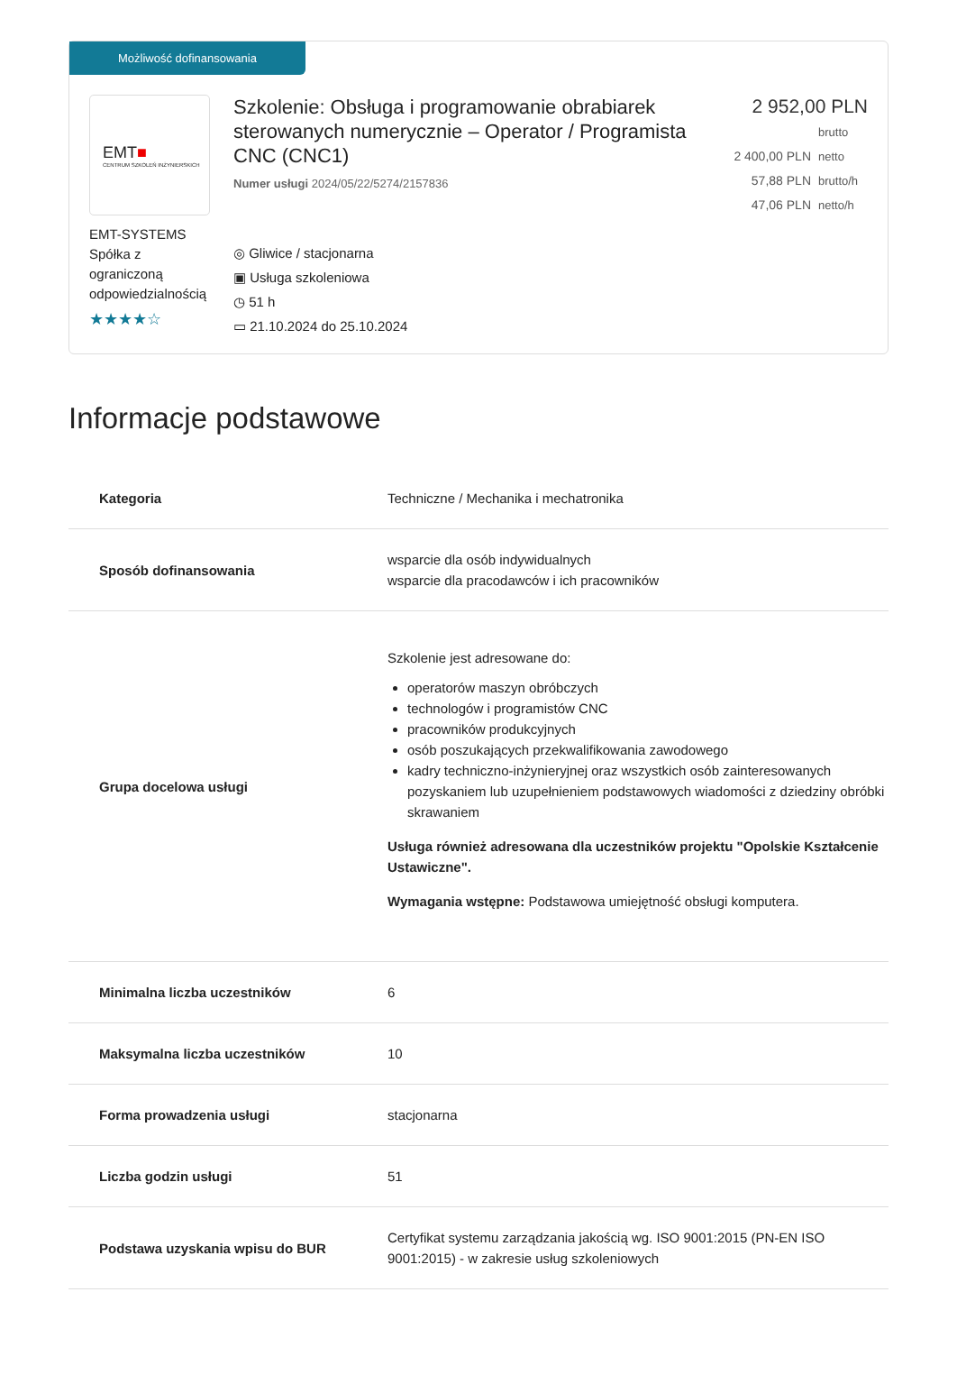Możliwość dofinansowania
EMT■
CENTRUM SZKOLEŃ INŻYNIERSKICH
EMT-SYSTEMS Spółka z ograniczoną odpowiedzialnością
★★★★☆
Szkolenie: Obsługa i programowanie obrabiarek sterowanych numerycznie – Operator / Programista CNC (CNC1)
Numer usługi 2024/05/22/5274/2157836
◎ Gliwice / stacjonarna
▣ Usługa szkoleniowa
◷ 51 h
▭ 21.10.2024 do 25.10.2024
2 952,00 PLN brutto
2 400,00 PLN netto
57,88 PLN brutto/h
47,06 PLN netto/h
Informacje podstawowe
| Kategoria | Techniczne / Mechanika i mechatronika |
| Sposób dofinansowania | wsparcie dla osób indywidualnych wsparcie dla pracodawców i ich pracowników |
| Grupa docelowa usługi | Szkolenie jest adresowane do: operatorów maszyn obróbczych technologów i programistów CNC pracowników produkcyjnych osób poszukających przekwalifikowania zawodowego kadry techniczno-inżynieryjnej oraz wszystkich osób zainteresowanych pozyskaniem lub uzupełnieniem podstawowych wiadomości z dziedziny obróbki skrawaniem Usługa również adresowana dla uczestników projektu "Opolskie Kształcenie Ustawiczne". Wymagania wstępne: Podstawowa umiejętność obsługi komputera. |
| Minimalna liczba uczestników | 6 |
| Maksymalna liczba uczestników | 10 |
| Forma prowadzenia usługi | stacjonarna |
| Liczba godzin usługi | 51 |
| Podstawa uzyskania wpisu do BUR | Certyfikat systemu zarządzania jakością wg. ISO 9001:2015 (PN-EN ISO 9001:2015) - w zakresie usług szkoleniowych |